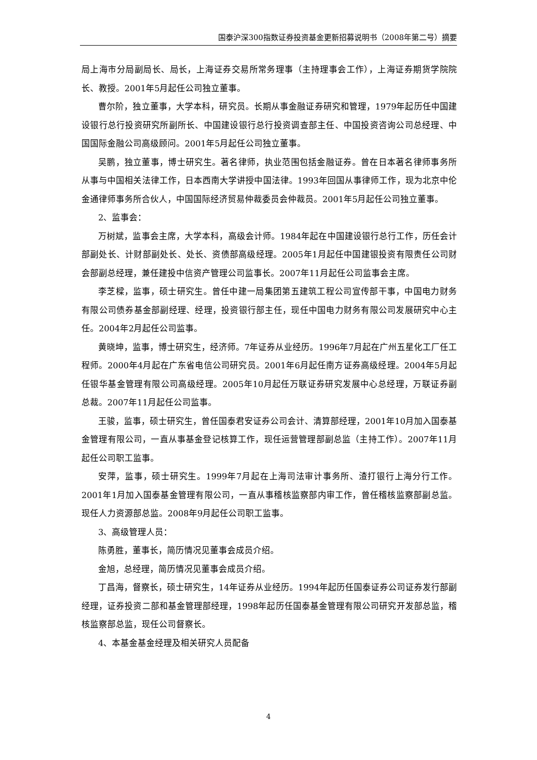国泰沪深300指数证券投资基金更新招募说明书（2008年第二号）摘要
局上海市分局副局长、局长，上海证券交易所常务理事（主持理事会工作），上海证券期货学院院长、教授。2001年5月起任公司独立董事。
曹尔阶，独立董事，大学本科，研究员。长期从事金融证券研究和管理，1979年起历任中国建设银行总行投资研究所副所长、中国建设银行总行投资调查部主任、中国投资咨询公司总经理、中国国际金融公司高级顾问。2001年5月起任公司独立董事。
吴鹏，独立董事，博士研究生。著名律师，执业范围包括金融证券。曾在日本著名律师事务所从事与中国相关法律工作，日本西南大学讲授中国法律。1993年回国从事律师工作，现为北京中伦金通律师事务所合伙人，中国国际经济贸易仲裁委员会仲裁员。2001年5月起任公司独立董事。
2、监事会：
万树斌，监事会主席，大学本科，高级会计师。1984年起在中国建设银行总行工作，历任会计部副处长、计财部副处长、处长、资债部高级经理。2005年1月起任中国建银投资有限责任公司财会部副总经理，兼任建投中信资产管理公司监事长。2007年11月起任公司监事会主席。
李芝樑，监事，硕士研究生。曾任中建一局集团第五建筑工程公司宣传部干事，中国电力财务有限公司债券基金部副经理、经理，投资银行部主任，现任中国电力财务有限公司发展研究中心主任。2004年2月起任公司监事。
黄晓坤，监事，博士研究生，经济师。7年证券从业经历。1996年7月起在广州五星化工厂任工程师。2000年4月起在广东省电信公司研究员。2001年6月起任南方证券高级经理。2004年5月起任银华基金管理有限公司高级经理。2005年10月起任万联证券研究发展中心总经理，万联证券副总裁。2007年11月起任公司监事。
王骏，监事，硕士研究生，曾任国泰君安证券公司会计、清算部经理，2001年10月加入国泰基金管理有限公司，一直从事基金登记核算工作，现任运营管理部副总监（主持工作）。2007年11月起任公司职工监事。
安萍，监事，硕士研究生。1999年7月起在上海司法审计事务所、渣打银行上海分行工作。2001年1月加入国泰基金管理有限公司，一直从事稽核监察部内审工作，曾任稽核监察部副总监。现任人力资源部总监。2008年9月起任公司职工监事。
3、高级管理人员：
陈勇胜，董事长，简历情况见董事会成员介绍。
金旭，总经理，简历情况见董事会成员介绍。
丁昌海，督察长，硕士研究生，14年证券从业经历。1994年起历任国泰证券公司证券发行部副经理，证券投资二部和基金管理部经理，1998年起历任国泰基金管理有限公司研究开发部总监，稽核监察部总监，现任公司督察长。
4、本基金基金经理及相关研究人员配备
4